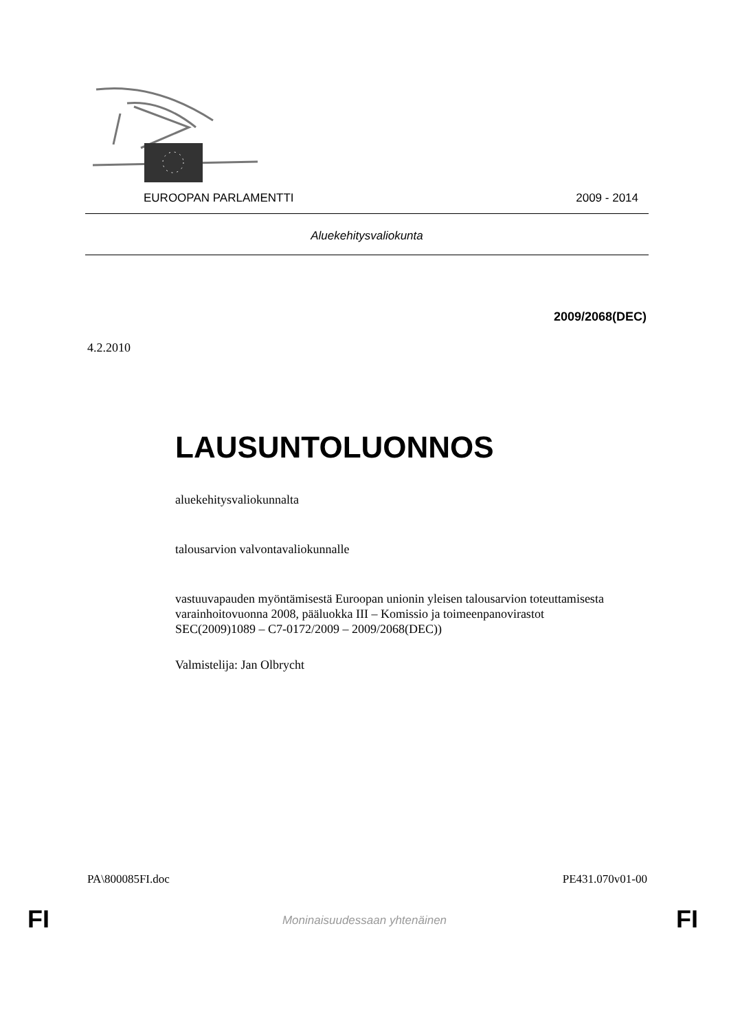EUROOPAN PARLAMENTTI 2009 - 2014
Aluekehitysvaliokunta
2009/2068(DEC)
4.2.2010
LAUSUNTOLUONNOS
aluekehitysvaliokunnalta
talousarvion valvontavaliokunnalle
vastuuvapauden myöntämisestä Euroopan unionin yleisen talousarvion toteuttamisesta varainhoitovuonna 2008, pääluokka III – Komissio ja toimeenpanovirastot
SEC(2009)1089 – C7-0172/2009 – 2009/2068(DEC))
Valmistelija: Jan Olbrycht
PA\800085FI.doc PE431.070v01-00
FI
Moninaisuudessaan yhtenäinen FI